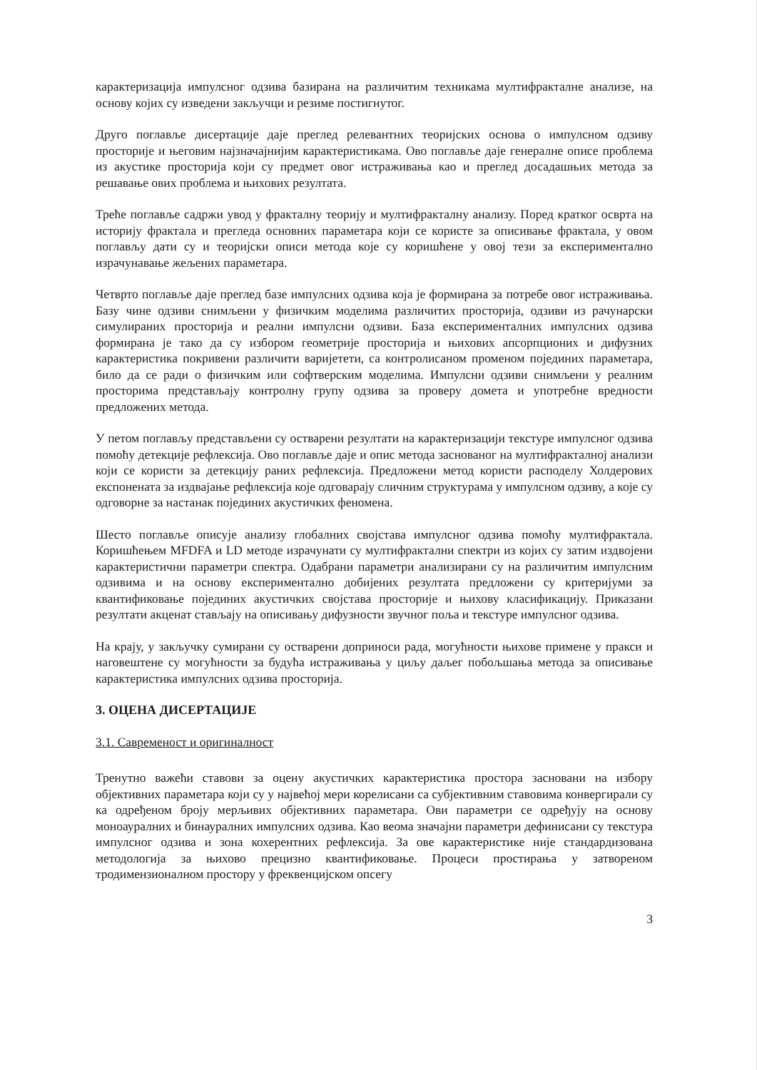карактеризација импулсног одзива базирана на различитим техникама мултифракталне анализе, на основу којих су изведени закључци и резиме постигнутог.
Друго поглавље дисертације даје преглед релевантних теоријских основа о импулсном одзиву просторије и његовим најзначајнијим карактеристикама. Ово поглавље даје генералне описе проблема из акустике просторија који су предмет овог истраживања као и преглед досадашњих метода за решавање ових проблема и њихових резултата.
Треће поглавље садржи увод у фракталну теорију и мултифракталну анализу. Поред кратког осврта на историју фрактала и прегледа основних параметара који се користе за описивање фрактала, у овом поглављу дати су и теоријски описи метода које су коришћене у овој тези за експериментално израчунавање жељених параметара.
Четврто поглавље даје преглед базе импулсних одзива која је формирана за потребе овог истраживања. Базу чине одзиви снимљени у физичким моделима различитих просторија, одзиви из рачунарски симулираних просторија и реални импулсни одзиви. База експерименталних импулсних одзива формирана је тако да су избором геометрије просторија и њихових апсорпционих и дифузних карактеристика покривени различити варијетети, са контролисаном променом појединих параметара, било да се ради о физичким или софтверским моделима. Импулсни одзиви снимљени у реалним просторима представљају контролну групу одзива за проверу домета и употребне вредности предложених метода.
У петом поглављу представљени су остварени резултати на карактеризацији текстуре импулсног одзива помоћу детекције рефлексија. Ово поглавље даје и опис метода заснованог на мултифракталној анализи који се користи за детекцију раних рефлексија. Предложени метод користи расподелу Холдерових експонената за издвајање рефлексија које одговарају сличним структурама у импулсном одзиву, а које су одговорне за настанак појединих акустичких феномена.
Шесто поглавље описује анализу глобалних својстава импулсног одзива помоћу мултифрактала. Коришћењем MFDFA и LD методе израчунати су мултифрактални спектри из којих су затим издвојени карактеристични параметри спектра. Одабрани параметри анализирани су на различитим импулсним одзивима и на основу експериментално добијених резултата предложени су критеријуми за квантификовање појединих акустичких својстава просторије и њихову класификацију. Приказани резултати акценат стављају на описивању дифузности звучног поља и текстуре импулсног одзива.
На крају, у закључку сумирани су остварени доприноси рада, могућности њихове примене у пракси и наговештене су могућности за будућа истраживања у циљу даљег побољшања метода за описивање карактеристика импулсних одзива просторија.
3. ОЦЕНА ДИСЕРТАЦИЈЕ
3.1. Савременост и оригиналност
Тренутно важећи ставови за оцену акустичких карактеристика простора засновани на избору објективних параметара који су у највећој мери корелисани са субјективним ставовима конвергирали су ка одређеном броју мерљивих објективних параметара. Ови параметри се одређују на основу моноауралних и бинауралних импулсних одзива. Као веома значајни параметри дефинисани су текстура импулсног одзива и зона кохерентних рефлексија. За ове карактеристике није стандардизована методологија за њихово прецизно квантификовање. Процеси простирања у затвореном тродимензионалном простору у фреквенцијском опсегу
3